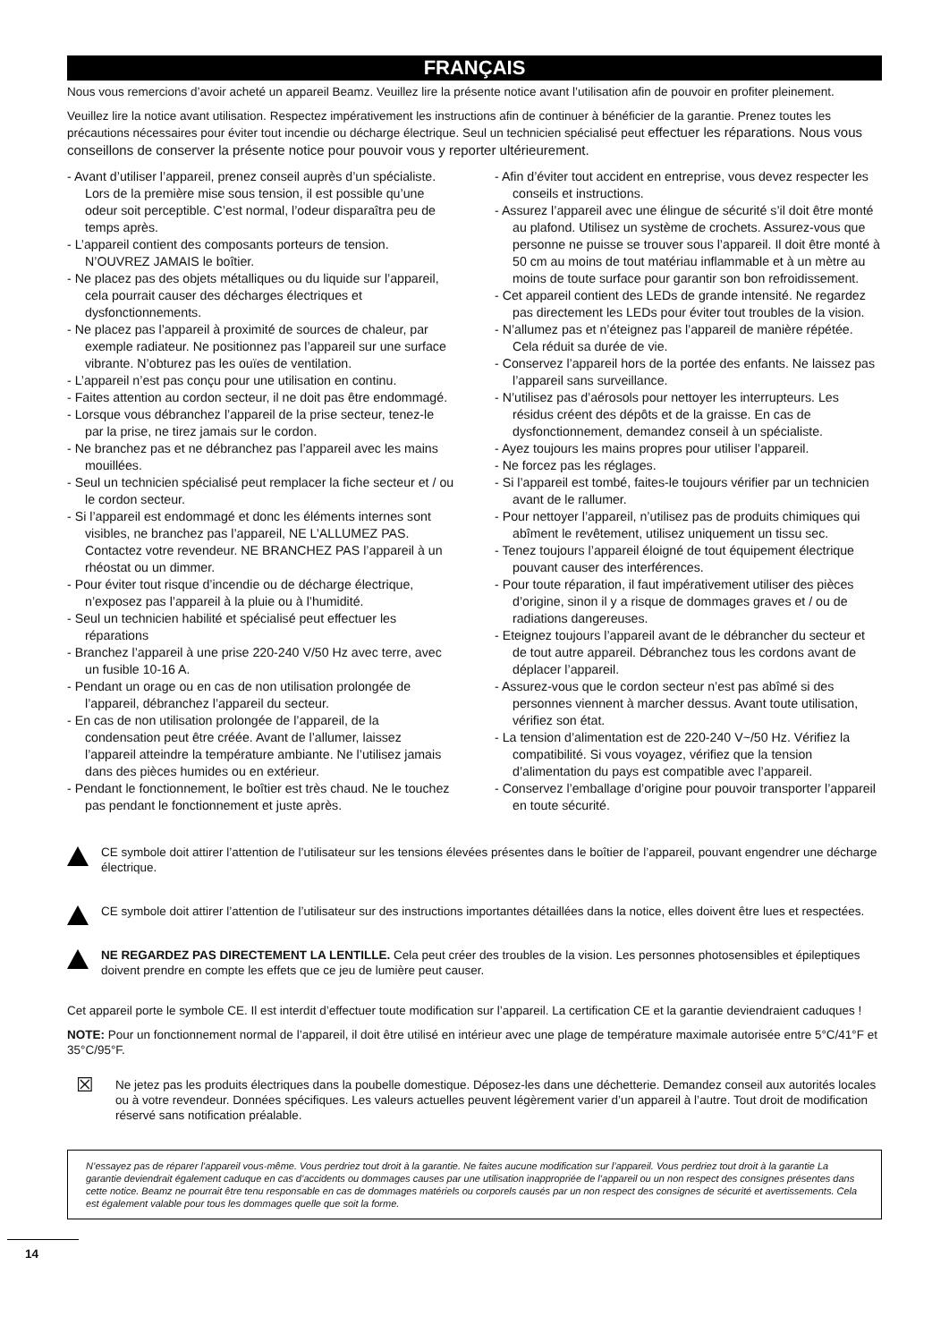FRANÇAIS
Nous vous remercions d’avoir acheté un appareil Beamz. Veuillez lire la présente notice avant l’utilisation afin de pouvoir en profiter pleinement.
Veuillez lire la notice avant utilisation. Respectez impérativement les instructions afin de continuer à bénéficier de la garantie. Prenez toutes les précautions nécessaires pour éviter tout incendie ou décharge électrique. Seul un technicien spécialisé peut effectuer les réparations. Nous vous conseillons de conserver la présente notice pour pouvoir vous y reporter ultérieurement.
- Avant d’utiliser l’appareil, prenez conseil auprès d’un spécialiste. Lors de la première mise sous tension, il est possible qu’une odeur soit perceptible. C’est normal, l’odeur disparaîtra peu de temps après.
- L’appareil contient des composants porteurs de tension. N’OUVREZ JAMAIS le boîtier.
- Ne placez pas des objets métalliques ou du liquide sur l’appareil, cela pourrait causer des décharges électriques et dysfonctionnements.
- Ne placez pas l’appareil à proximité de sources de chaleur, par exemple radiateur. Ne positionnez pas l’appareil sur une surface vibrante. N’obturez pas les ouïes de ventilation.
- L’appareil n’est pas conçu pour une utilisation en continu.
- Faites attention au cordon secteur, il ne doit pas être endommagé.
- Lorsque vous débranchez l’appareil de la prise secteur, tenez-le par la prise, ne tirez jamais sur le cordon.
- Ne branchez pas et ne débranchez pas l’appareil avec les mains mouillées.
- Seul un technicien spécialisé peut remplacer la fiche secteur et / ou le cordon secteur.
- Si l’appareil est endommagé et donc les éléments internes sont visibles, ne branchez pas l’appareil, NE L’ALLUMEZ PAS. Contactez votre revendeur. NE BRANCHEZ PAS l’appareil à un rhéostat ou un dimmer.
- Pour éviter tout risque d’incendie ou de décharge électrique, n’exposez pas l’appareil à la pluie ou à l’humidité.
- Seul un technicien habilité et spécialisé peut effectuer les réparations
- Branchez l’appareil à une prise 220-240 V/50 Hz avec terre, avec un fusible 10-16 A.
- Pendant un orage ou en cas de non utilisation prolongée de l’appareil, débranchez l’appareil du secteur.
- En cas de non utilisation prolongée de l’appareil, de la condensation peut être créée. Avant de l’allumer, laissez l’appareil atteindre la température ambiante. Ne l’utilisez jamais dans des pièces humides ou en extérieur.
- Pendant le fonctionnement, le boîtier est très chaud. Ne le touchez pas pendant le fonctionnement et juste après.
- Afin d’éviter tout accident en entreprise, vous devez respecter les conseils et instructions.
- Assurez l’appareil avec une élingue de sécurité s’il doit être monté au plafond. Utilisez un système de crochets. Assurez-vous que personne ne puisse se trouver sous l’appareil. Il doit être monté à 50 cm au moins de tout matériau inflammable et à un mètre au moins de toute surface pour garantir son bon refroidissement.
- Cet appareil contient des LEDs de grande intensité. Ne regardez pas directement les LEDs pour éviter tout troubles de la vision.
- N’allumez pas et n’éteignez pas l’appareil de manière répétée. Cela réduit sa durée de vie.
- Conservez l’appareil hors de la portée des enfants. Ne laissez pas l’appareil sans surveillance.
- N’utilisez pas d’aérosols pour nettoyer les interrupteurs. Les résidus créent des dépôts et de la graisse. En cas de dysfonctionnement, demandez conseil à un spécialiste.
- Ayez toujours les mains propres pour utiliser l’appareil.
- Ne forcez pas les réglages.
- Si l’appareil est tombé, faites-le toujours vérifier par un technicien avant de le rallumer.
- Pour nettoyer l’appareil, n’utilisez pas de produits chimiques qui abîment le revêtement, utilisez uniquement un tissu sec.
- Tenez toujours l’appareil éloigné de tout équipement électrique pouvant causer des interférences.
- Pour toute réparation, il faut impérativement utiliser des pièces d’origine, sinon il y a risque de dommages graves et / ou de radiations dangereuses.
- Eteignez toujours l’appareil avant de le débrancher du secteur et de tout autre appareil. Débranchez tous les cordons avant de déplacer l’appareil.
- Assurez-vous que le cordon secteur n’est pas abîmé si des personnes viennent à marcher dessus. Avant toute utilisation, vérifiez son état.
- La tension d’alimentation est de 220-240 V~/50 Hz. Vérifiez la compatibilité. Si vous voyagez, vérifiez que la tension d’alimentation du pays est compatible avec l’appareil.
- Conservez l’emballage d’origine pour pouvoir transporter l’appareil en toute sécurité.
CE symbole doit attirer l’attention de l’utilisateur sur les tensions élevées présentes dans le boîtier de l’appareil, pouvant engendrer une décharge électrique.
CE symbole doit attirer l’attention de l’utilisateur sur des instructions importantes détaillées dans la notice, elles doivent être lues et respectées.
NE REGARDEZ PAS DIRECTEMENT LA LENTILLE. Cela peut créer des troubles de la vision. Les personnes photosensibles et épileptiques doivent prendre en compte les effets que ce jeu de lumière peut causer.
Cet appareil porte le symbole CE. Il est interdit d’effectuer toute modification sur l’appareil. La certification CE et la garantie deviendraient caduques !
NOTE: Pour un fonctionnement normal de l’appareil, il doit être utilisé en intérieur avec une plage de température maximale autorisée entre 5°C/41°F et 35°C/95°F.
☒
Ne jetez pas les produits électriques dans la poubelle domestique. Déposez-les dans une déchetterie. Demandez conseil aux autorités locales ou à votre revendeur. Données spécifiques. Les valeurs actuelles peuvent légèrement varier d’un appareil à l’autre. Tout droit de modification réservé sans notification préalable.
N’essayez pas de réparer l’appareil vous-même. Vous perdriez tout droit à la garantie. Ne faites aucune modification sur l’appareil. Vous perdriez tout droit à la garantie La garantie deviendrait également caduque en cas d’accidents ou dommages causes par une utilisation inappropriée de l’appareil ou un non respect des consignes présentes dans cette notice. Beamz ne pourrait être tenu responsable en cas de dommages matériels ou corporels causés par un non respect des consignes de sécurité et avertissements. Cela est également valable pour tous les dommages quelle que soit la forme.
14